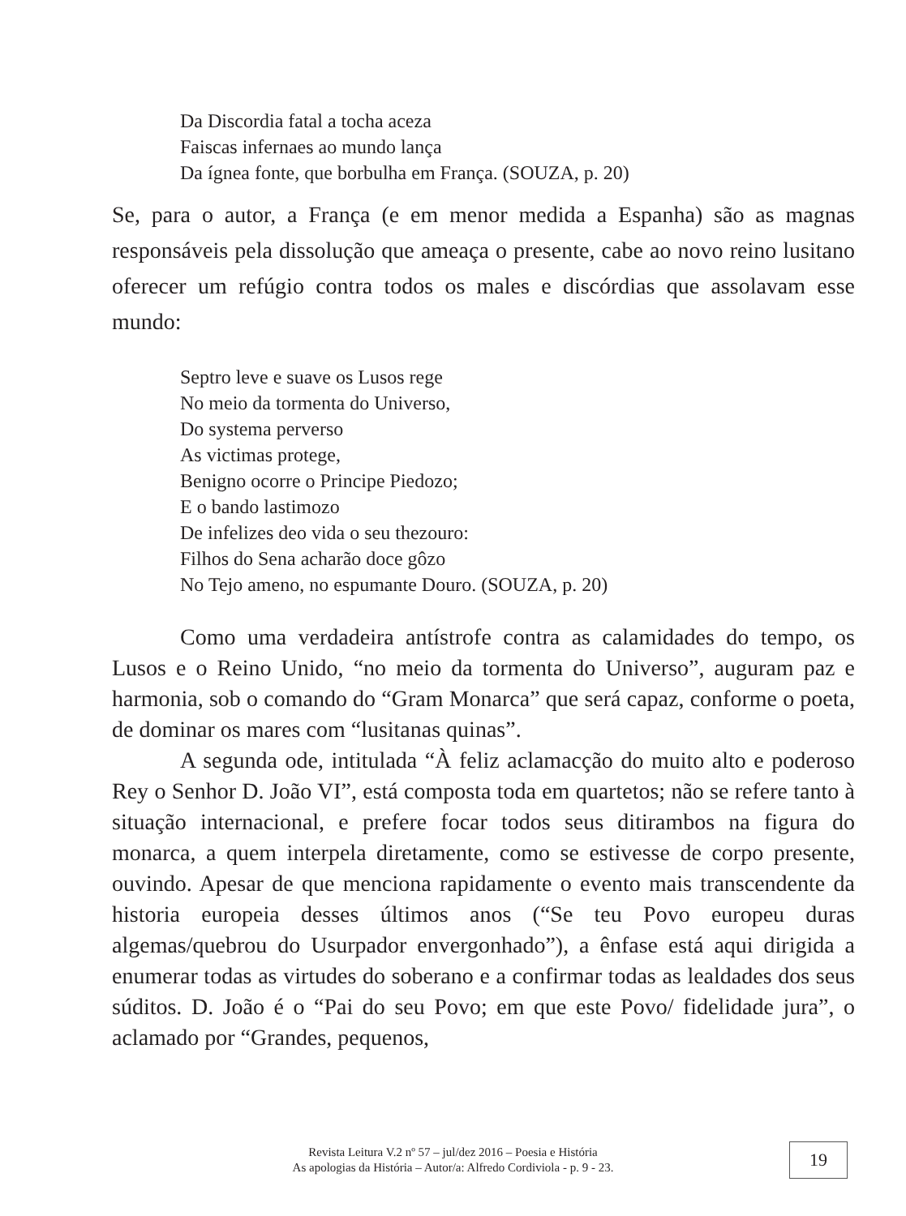Da Discordia fatal a tocha aceza
Faiscas infernaes ao mundo lança
Da ígnea fonte, que borbulha em França. (SOUZA, p. 20)
Se, para o autor, a França (e em menor medida a Espanha) são as magnas responsáveis pela dissolução que ameaça o presente, cabe ao novo reino lusitano oferecer um refúgio contra todos os males e discórdias que assolavam esse mundo:
Septro leve e suave os Lusos rege
No meio da tormenta do Universo,
Do systema perverso
As victimas protege,
Benigno ocorre o Principe Piedozo;
E o bando lastimozo
De infelizes deo vida o seu thezouro:
Filhos do Sena acharão doce gôzo
No Tejo ameno, no espumante Douro. (SOUZA, p. 20)
Como uma verdadeira antístrofe contra as calamidades do tempo, os Lusos e o Reino Unido, “no meio da tormenta do Universo”, auguram paz e harmonia, sob o comando do “Gram Monarca” que será capaz, conforme o poeta, de dominar os mares com “lusitanas quinas”.
A segunda ode, intitulada “À feliz aclamacção do muito alto e poderoso Rey o Senhor D. João VI”, está composta toda em quartetos; não se refere tanto à situação internacional, e prefere focar todos seus ditirambos na figura do monarca, a quem interpela diretamente, como se estivesse de corpo presente, ouvindo. Apesar de que menciona rapidamente o evento mais transcendente da historia europeia desses últimos anos (“Se teu Povo europeu duras algemas/quebrou do Usurpador envergonhado”), a ênfase está aqui dirigida a enumerar todas as virtudes do soberano e a confirmar todas as lealdades dos seus súditos. D. João é o “Pai do seu Povo; em que este Povo/ fidelidade jura”, o aclamado por “Grandes, pequenos,
Revista Leitura V.2 nº 57 – jul/dez 2016 – Poesia e História
As apologias da História – Autor/a: Alfredo Cordiviola - p. 9 - 23.
19